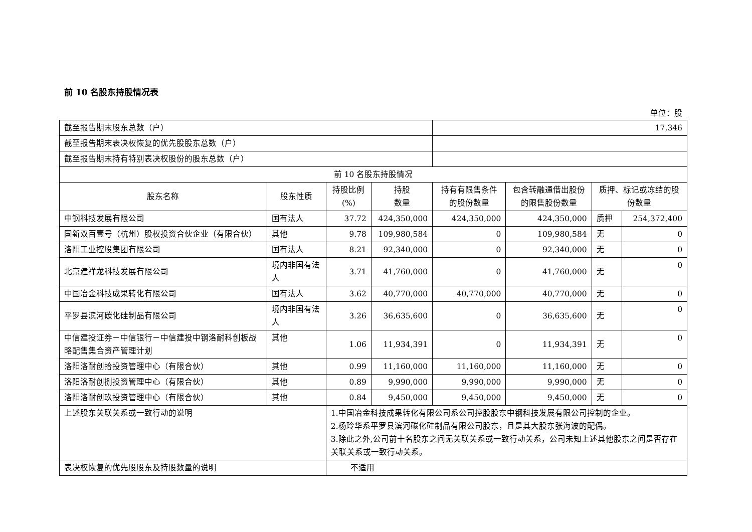前 10 名股东持股情况表
单位：股
| 截至报告期末股东总数（户） | | | | 17,346 | | | |
| 截至报告期末表决权恢复的优先股股东总数（户） | | | | | | | |
| 截至报告期末持有特别表决权股份的股东总数（户） | | | | | | | |
| 前 10 名股东持股情况 | | | | | | | |
| 股东名称 | 股东性质 | 持股比例(%) | 持股 数量 | 持有有限售条件的股份数量 | 包含转融通借出股份的限售股份数量 | 质押、标记或冻结的股份数量 | |
| 中钢科技发展有限公司 | 国有法人 | 37.72 | 424,350,000 | 424,350,000 | 424,350,000 | 质押 | 254,372,400 |
| 国新双百壹号（杭州）股权投资合伙企业（有限合伙） | 其他 | 9.78 | 109,980,584 | 0 | 109,980,584 | 无 | 0 |
| 洛阳工业控股集团有限公司 | 国有法人 | 8.21 | 92,340,000 | 0 | 92,340,000 | 无 | 0 |
| 北京建祥龙科技发展有限公司 | 境内非国有法人 | 3.71 | 41,760,000 | 0 | 41,760,000 | 无 | 0 |
| 中国冶金科技成果转化有限公司 | 国有法人 | 3.62 | 40,770,000 | 40,770,000 | 40,770,000 | 无 | 0 |
| 平罗县滨河碳化硅制品有限公司 | 境内非国有法人 | 3.26 | 36,635,600 | 0 | 36,635,600 | 无 | 0 |
| 中信建投证券－中信银行－中信建投中钢洛耐科创板战略配售集合资产管理计划 | 其他 | 1.06 | 11,934,391 | 0 | 11,934,391 | 无 | 0 |
| 洛阳洛耐创拾投资管理中心（有限合伙） | 其他 | 0.99 | 11,160,000 | 11,160,000 | 11,160,000 | 无 | 0 |
| 洛阳洛耐创捌投资管理中心（有限合伙） | 其他 | 0.89 | 9,990,000 | 9,990,000 | 9,990,000 | 无 | 0 |
| 洛阳洛耐创玖投资管理中心（有限合伙） | 其他 | 0.84 | 9,450,000 | 9,450,000 | 9,450,000 | 无 | 0 |
| 上述股东关联关系或一致行动的说明 | | 1.中国冶金科技成果转化有限公司系公司控股股东中钢科技发展有限公司控制的企业。 2.杨玲华系平罗县滨河碳化硅制品有限公司股东，且是其大股东张海波的配偶。 3.除此之外,公司前十名股东之间无关联关系或一致行动关系，公司未知上述其他股东之间是否存在关联关系或一致行动关系。 | | | | | |
| 表决权恢复的优先股股东及持股数量的说明 | | 不适用 | | | | | |